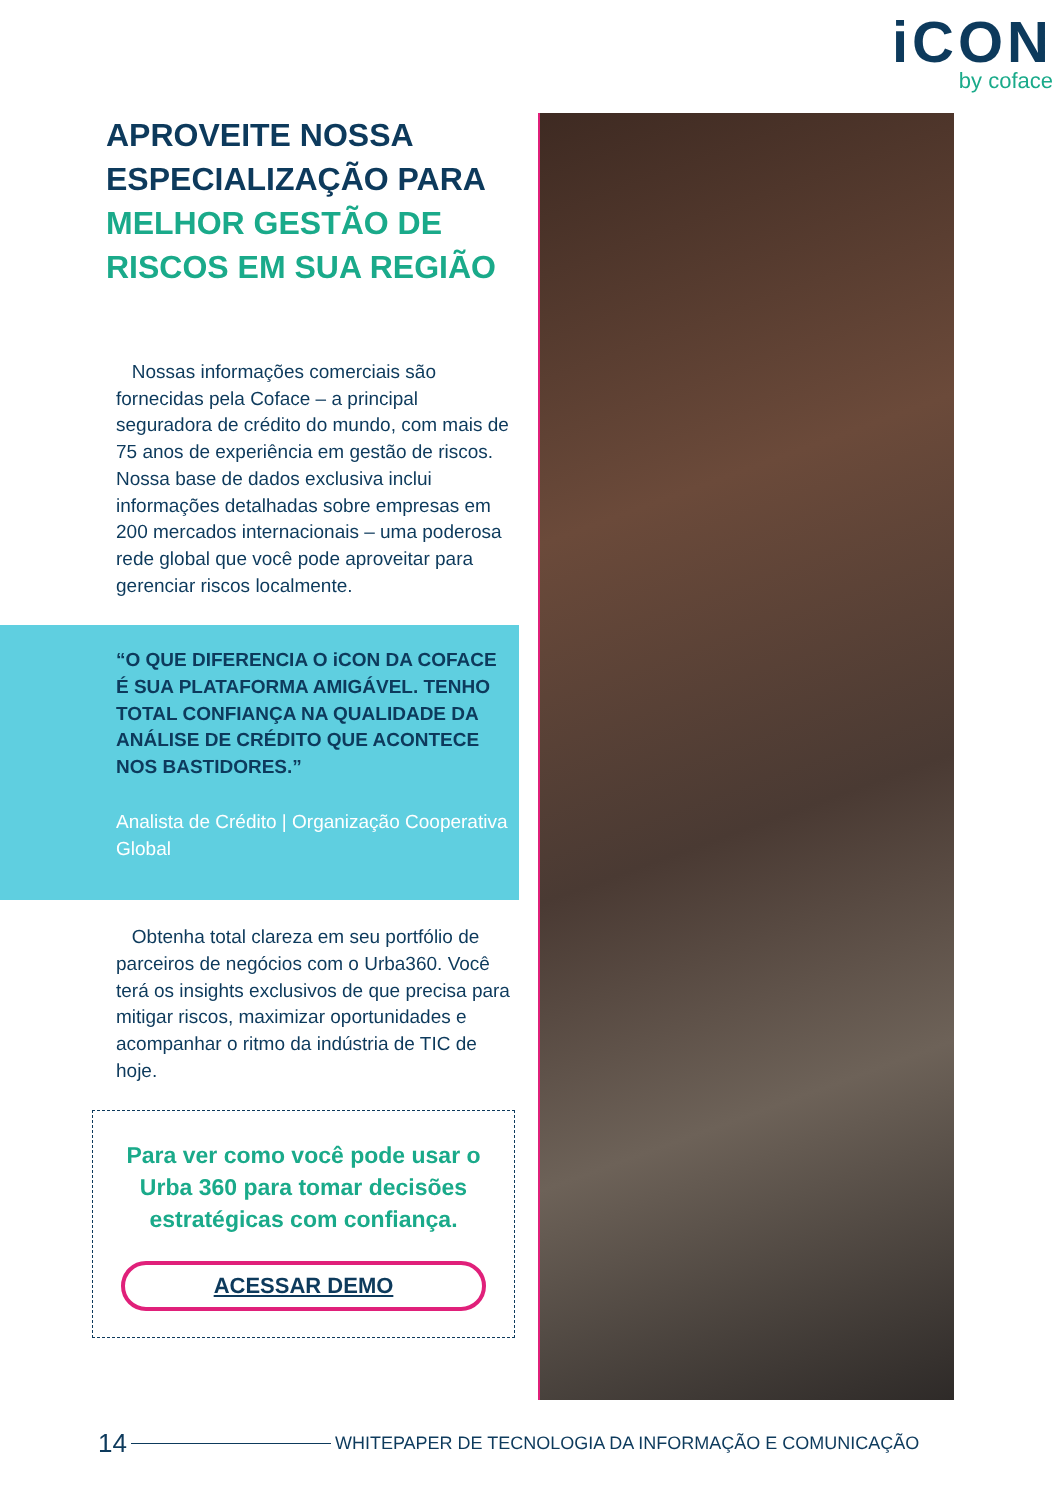iCON
by coface
APROVEITE NOSSA ESPECIALIZAÇÃO PARA MELHOR GESTÃO DE RISCOS EM SUA REGIÃO
Nossas informações comerciais são fornecidas pela Coface – a principal seguradora de crédito do mundo, com mais de 75 anos de experiência em gestão de riscos. Nossa base de dados exclusiva inclui informações detalhadas sobre empresas em 200 mercados internacionais – uma poderosa rede global que você pode aproveitar para gerenciar riscos localmente.
“O QUE DIFERENCIA O iCON DA COFACE É SUA PLATAFORMA AMIGÁVEL. TENHO TOTAL CONFIANÇA NA QUALIDADE DA ANÁLISE DE CRÉDITO QUE ACONTECE NOS BASTIDORES.”
Analista de Crédito | Organização Cooperativa Global
Obtenha total clareza em seu portfólio de parceiros de negócios com o Urba360. Você terá os insights exclusivos de que precisa para mitigar riscos, maximizar oportunidades e acompanhar o ritmo da indústria de TIC de hoje.
Para ver como você pode usar o Urba 360 para tomar decisões estratégicas com confiança.
ACESSAR DEMO
14 WHITEPAPER DE TECNOLOGIA DA INFORMAÇÃO E COMUNICAÇÃO